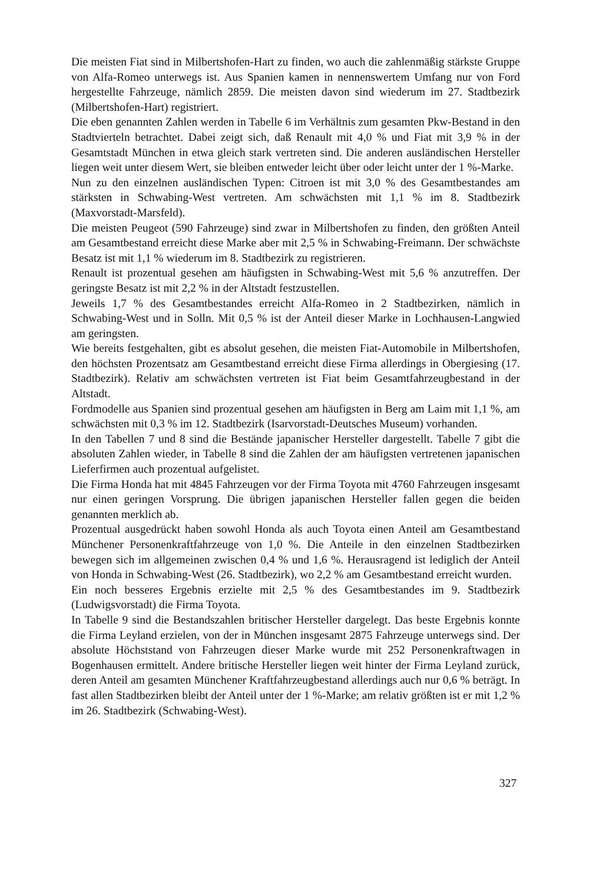Die meisten Fiat sind in Milbertshofen-Hart zu finden, wo auch die zahlenmäßig stärkste Gruppe von Alfa-Romeo unterwegs ist. Aus Spanien kamen in nennenswertem Umfang nur von Ford hergestellte Fahrzeuge, nämlich 2859. Die meisten davon sind wiederum im 27. Stadtbezirk (Milbertshofen-Hart) registriert.
Die eben genannten Zahlen werden in Tabelle 6 im Verhältnis zum gesamten Pkw-Bestand in den Stadtvierteln betrachtet. Dabei zeigt sich, daß Renault mit 4,0 % und Fiat mit 3,9 % in der Gesamtstadt München in etwa gleich stark vertreten sind. Die anderen ausländischen Hersteller liegen weit unter diesem Wert, sie bleiben entweder leicht über oder leicht unter der 1 %-Marke.
Nun zu den einzelnen ausländischen Typen: Citroen ist mit 3,0 % des Gesamtbestandes am stärksten in Schwabing-West vertreten. Am schwächsten mit 1,1 % im 8. Stadtbezirk (Maxvorstadt-Marsfeld).
Die meisten Peugeot (590 Fahrzeuge) sind zwar in Milbertshofen zu finden, den größten Anteil am Gesamtbestand erreicht diese Marke aber mit 2,5 % in Schwabing-Freimann. Der schwächste Besatz ist mit 1,1 % wiederum im 8. Stadtbezirk zu registrieren.
Renault ist prozentual gesehen am häufigsten in Schwabing-West mit 5,6 % anzutreffen. Der geringste Besatz ist mit 2,2 % in der Altstadt festzustellen.
Jeweils 1,7 % des Gesamtbestandes erreicht Alfa-Romeo in 2 Stadtbezirken, nämlich in Schwabing-West und in Solln. Mit 0,5 % ist der Anteil dieser Marke in Lochhausen-Langwied am geringsten.
Wie bereits festgehalten, gibt es absolut gesehen, die meisten Fiat-Automobile in Milbertshofen, den höchsten Prozentsatz am Gesamtbestand erreicht diese Firma allerdings in Obergiesing (17. Stadtbezirk). Relativ am schwächsten vertreten ist Fiat beim Gesamtfahrzeugbestand in der Altstadt.
Fordmodelle aus Spanien sind prozentual gesehen am häufigsten in Berg am Laim mit 1,1 %, am schwächsten mit 0,3 % im 12. Stadtbezirk (Isarvorstadt-Deutsches Museum) vorhanden.
In den Tabellen 7 und 8 sind die Bestände japanischer Hersteller dargestellt. Tabelle 7 gibt die absoluten Zahlen wieder, in Tabelle 8 sind die Zahlen der am häufigsten vertretenen japanischen Lieferfirmen auch prozentual aufgelistet.
Die Firma Honda hat mit 4845 Fahrzeugen vor der Firma Toyota mit 4760 Fahrzeugen insgesamt nur einen geringen Vorsprung. Die übrigen japanischen Hersteller fallen gegen die beiden genannten merklich ab.
Prozentual ausgedrückt haben sowohl Honda als auch Toyota einen Anteil am Gesamtbestand Münchener Personenkraftfahrzeuge von 1,0 %. Die Anteile in den einzelnen Stadtbezirken bewegen sich im allgemeinen zwischen 0,4 % und 1,6 %. Herausragend ist lediglich der Anteil von Honda in Schwabing-West (26. Stadtbezirk), wo 2,2 % am Gesamtbestand erreicht wurden.
Ein noch besseres Ergebnis erzielte mit 2,5 % des Gesamtbestandes im 9. Stadtbezirk (Ludwigsvorstadt) die Firma Toyota.
In Tabelle 9 sind die Bestandszahlen britischer Hersteller dargelegt. Das beste Ergebnis konnte die Firma Leyland erzielen, von der in München insgesamt 2875 Fahrzeuge unterwegs sind. Der absolute Höchststand von Fahrzeugen dieser Marke wurde mit 252 Personenkraftwagen in Bogenhausen ermittelt. Andere britische Hersteller liegen weit hinter der Firma Leyland zurück, deren Anteil am gesamten Münchener Kraftfahrzeugbestand allerdings auch nur 0,6 % beträgt. In fast allen Stadtbezirken bleibt der Anteil unter der 1 %-Marke; am relativ größten ist er mit 1,2 % im 26. Stadtbezirk (Schwabing-West).
327